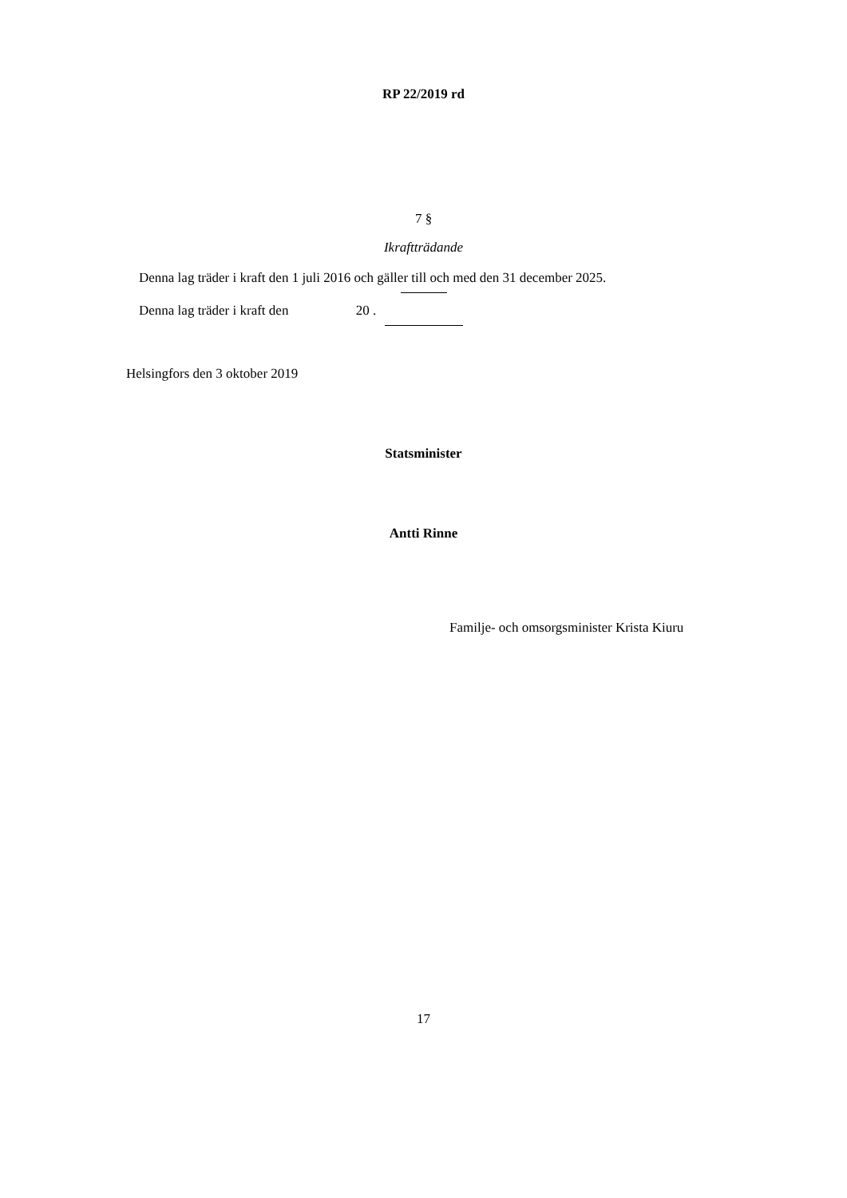RP 22/2019 rd
7 §
Ikraftträdande
Denna lag träder i kraft den 1 juli 2016 och gäller till och med den 31 december 2025.
Denna lag träder i kraft den 20 .
Helsingfors den 3 oktober 2019
Statsminister
Antti Rinne
Familje- och omsorgsminister Krista Kiuru
17